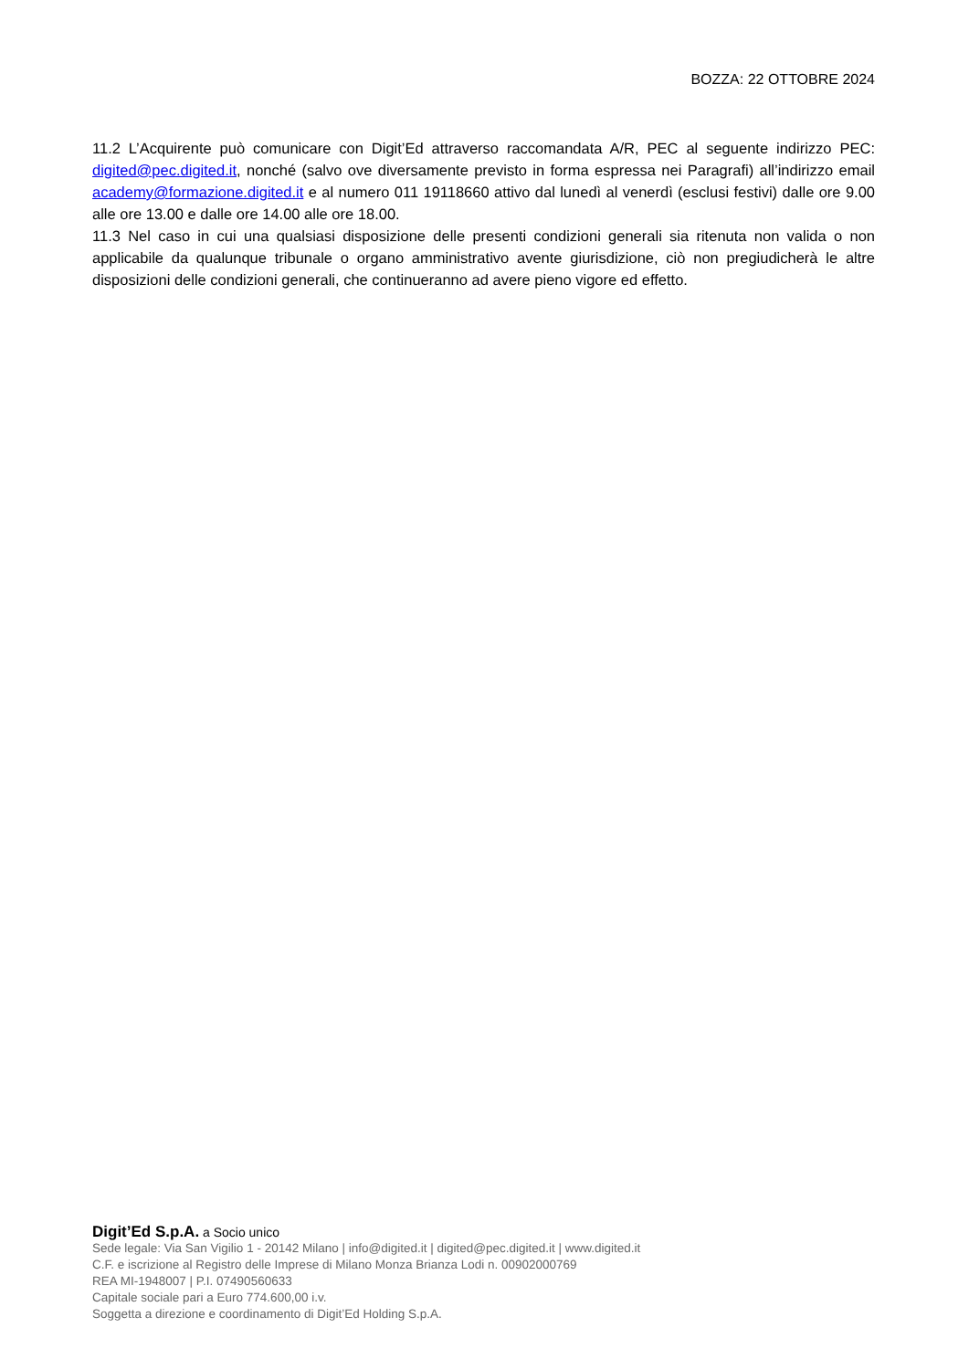BOZZA: 22 OTTOBRE 2024
11.2 L’Acquirente può comunicare con Digit’Ed attraverso raccomandata A/R, PEC al seguente indirizzo PEC: digited@pec.digited.it, nonché (salvo ove diversamente previsto in forma espressa nei Paragrafi) all’indirizzo email academy@formazione.digited.it e al numero 011 19118660 attivo dal lunedì al venerdì (esclusi festivi) dalle ore 9.00 alle ore 13.00 e dalle ore 14.00 alle ore 18.00.
11.3 Nel caso in cui una qualsiasi disposizione delle presenti condizioni generali sia ritenuta non valida o non applicabile da qualunque tribunale o organo amministrativo avente giurisdizione, ciò non pregiudicherà le altre disposizioni delle condizioni generali, che continueranno ad avere pieno vigore ed effetto.
Digit’Ed S.p.A. a Socio unico
Sede legale: Via San Vigilio 1 - 20142 Milano | info@digited.it | digited@pec.digited.it | www.digited.it
C.F. e iscrizione al Registro delle Imprese di Milano Monza Brianza Lodi n. 00902000769
REA MI-1948007 | P.I. 07490560633
Capitale sociale pari a Euro 774.600,00 i.v.
Soggetta a direzione e coordinamento di Digit’Ed Holding S.p.A.